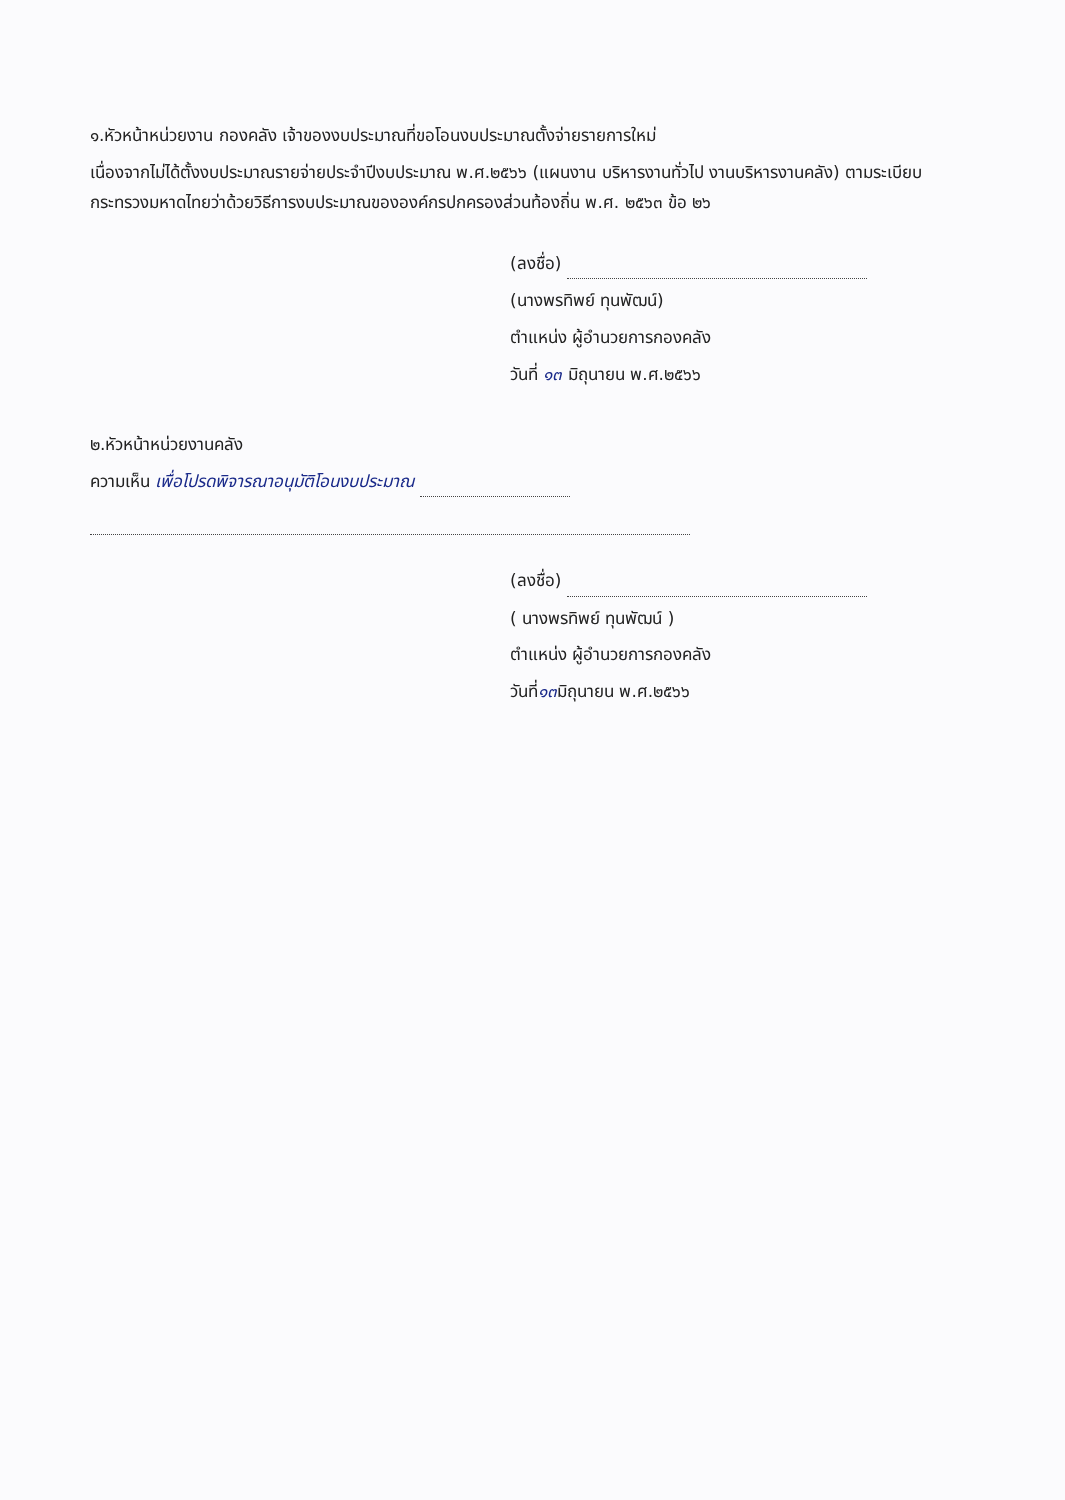๑.หัวหน้าหน่วยงาน กองคลัง เจ้าของงบประมาณที่ขอโอนงบประมาณตั้งจ่ายรายการใหม่
เนื่องจากไม่ได้ตั้งงบประมาณรายจ่ายประจำปีงบประมาณ พ.ศ.๒๕๖๖ (แผนงาน บริหารงานทั่วไป งานบริหารงานคลัง) ตามระเบียบกระทรวงมหาดไทยว่าด้วยวิธีการงบประมาณขององค์กรปกครองส่วนท้องถิ่น พ.ศ. ๒๕๖๓ ข้อ ๒๖
(ลงชื่อ)
(นางพรทิพย์ ทุนพัฒน์)
ตำแหน่ง ผู้อำนวยการกองคลัง
วันที่ ๑๓ มิถุนายน พ.ศ.๒๕๖๖
๒.หัวหน้าหน่วยงานคลัง
ความเห็น เพื่อโปรดพิจารณาอนุมัติโอนงบประมาณ
(ลงชื่อ)
( นางพรทิพย์ ทุนพัฒน์ )
ตำแหน่ง ผู้อำนวยการกองคลัง
วันที่๑๓มิถุนายน พ.ศ.๒๕๖๖